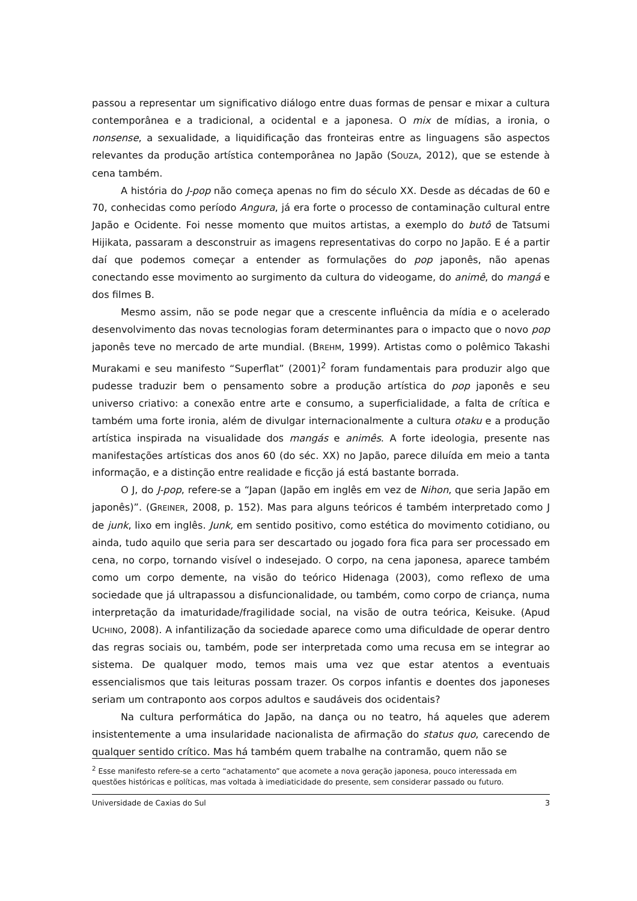passou a representar um significativo diálogo entre duas formas de pensar e mixar a cultura contemporânea e a tradicional, a ocidental e a japonesa. O mix de mídias, a ironia, o nonsense, a sexualidade, a liquidificação das fronteiras entre as linguagens são aspectos relevantes da produção artística contemporânea no Japão (SOUZA, 2012), que se estende à cena também.
A história do J-pop não começa apenas no fim do século XX. Desde as décadas de 60 e 70, conhecidas como período Angura, já era forte o processo de contaminação cultural entre Japão e Ocidente. Foi nesse momento que muitos artistas, a exemplo do butô de Tatsumi Hijikata, passaram a desconstruir as imagens representativas do corpo no Japão. E é a partir daí que podemos começar a entender as formulações do pop japonês, não apenas conectando esse movimento ao surgimento da cultura do videogame, do animê, do mangá e dos filmes B.
Mesmo assim, não se pode negar que a crescente influência da mídia e o acelerado desenvolvimento das novas tecnologias foram determinantes para o impacto que o novo pop japonês teve no mercado de arte mundial. (BREHM, 1999). Artistas como o polêmico Takashi Murakami e seu manifesto “Superflat” (2001)<sup>2</sup> foram fundamentais para produzir algo que pudesse traduzir bem o pensamento sobre a produção artística do pop japonês e seu universo criativo: a conexão entre arte e consumo, a superficialidade, a falta de crítica e também uma forte ironia, além de divulgar internacionalmente a cultura otaku e a produção artística inspirada na visualidade dos mangás e animês. A forte ideologia, presente nas manifestações artísticas dos anos 60 (do séc. XX) no Japão, parece diluída em meio a tanta informação, e a distinção entre realidade e ficção já está bastante borrada.
O J, do J-pop, refere-se a “Japan (Japão em inglês em vez de Nihon, que seria Japão em japonês)”. (GREINER, 2008, p. 152). Mas para alguns teóricos é também interpretado como J de junk, lixo em inglês. Junk, em sentido positivo, como estética do movimento cotidiano, ou ainda, tudo aquilo que seria para ser descartado ou jogado fora fica para ser processado em cena, no corpo, tornando visível o indesejado. O corpo, na cena japonesa, aparece também como um corpo demente, na visão do teórico Hidenaga (2003), como reflexo de uma sociedade que já ultrapassou a disfuncionalidade, ou também, como corpo de criança, numa interpretação da imaturidade/fragilidade social, na visão de outra teórica, Keisuke. (Apud UCHINO, 2008). A infantilização da sociedade aparece como uma dificuldade de operar dentro das regras sociais ou, também, pode ser interpretada como uma recusa em se integrar ao sistema. De qualquer modo, temos mais uma vez que estar atentos a eventuais essencialismos que tais leituras possam trazer. Os corpos infantis e doentes dos japoneses seriam um contraponto aos corpos adultos e saudáveis dos ocidentais?
Na cultura performática do Japão, na dança ou no teatro, há aqueles que aderem insistentemente a uma insularidade nacionalista de afirmação do status quo, carecendo de qualquer sentido crítico. Mas há também quem trabalhe na contramão, quem não se
<sup>2</sup> Esse manifesto refere-se a certo “achatamento” que acomete a nova geração japonesa, pouco interessada em questões históricas e políticas, mas voltada à imediaticidade do presente, sem considerar passado ou futuro.
Universidade de Caxias do Sul 3